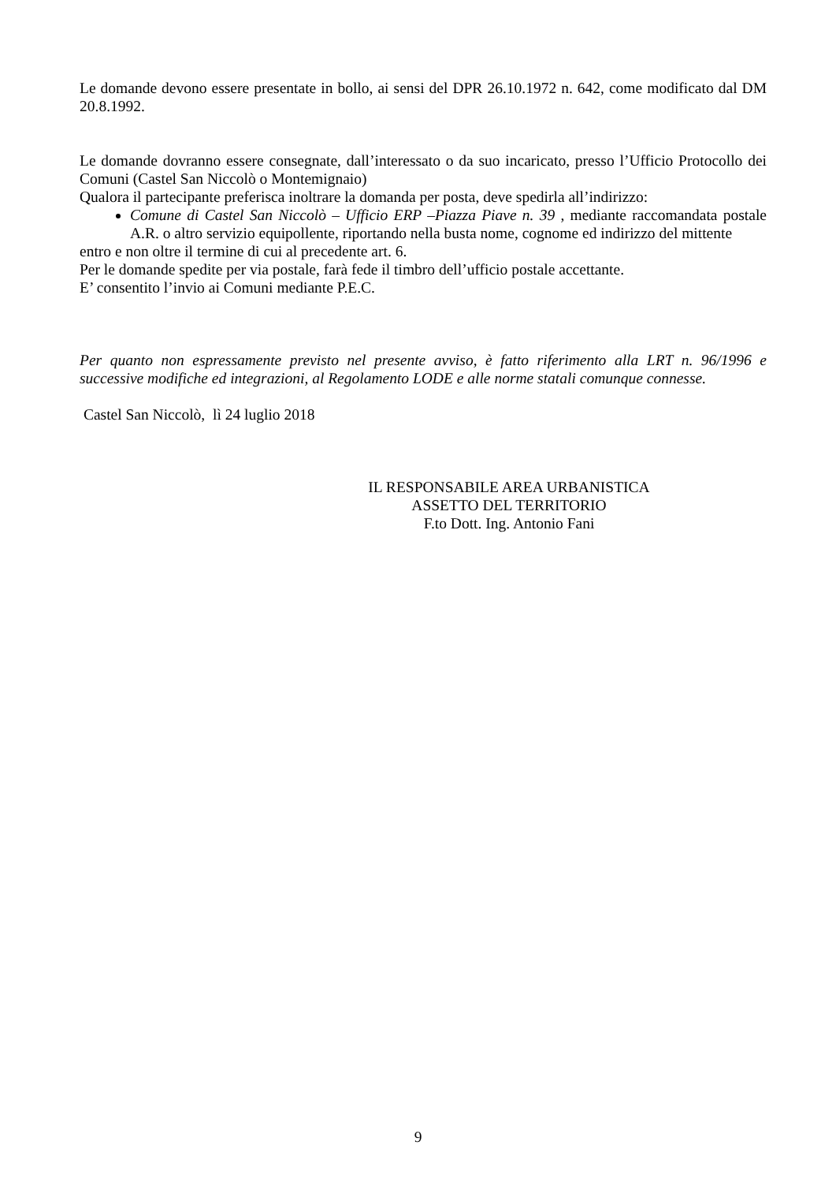Le domande devono essere presentate in bollo, ai sensi del DPR 26.10.1972 n. 642, come modificato dal DM 20.8.1992.
Le domande dovranno essere consegnate, dall’interessato o da suo incaricato, presso l’Ufficio Protocollo dei Comuni (Castel San Niccolò o Montemignaio)
Qualora il partecipante preferisca inoltrare la domanda per posta, deve spedirla all’indirizzo:
Comune di Castel San Niccolò – Ufficio ERP –Piazza Piave n. 39 , mediante raccomandata postale A.R. o altro servizio equipollente, riportando nella busta nome, cognome ed indirizzo del mittente
entro e non oltre il termine di cui al precedente art. 6.
Per le domande spedite per via postale, farà fede il timbro dell’ufficio postale accettante.
E’ consentito l’invio ai Comuni mediante P.E.C.
Per quanto non espressamente previsto nel presente avviso, è fatto riferimento alla LRT n. 96/1996 e successive modifiche ed integrazioni, al Regolamento LODE e alle norme statali comunque connesse.
Castel San Niccolò, lì 24 luglio 2018
IL RESPONSABILE AREA URBANISTICA
ASSETTO DEL TERRITORIO
F.to Dott. Ing. Antonio Fani
9